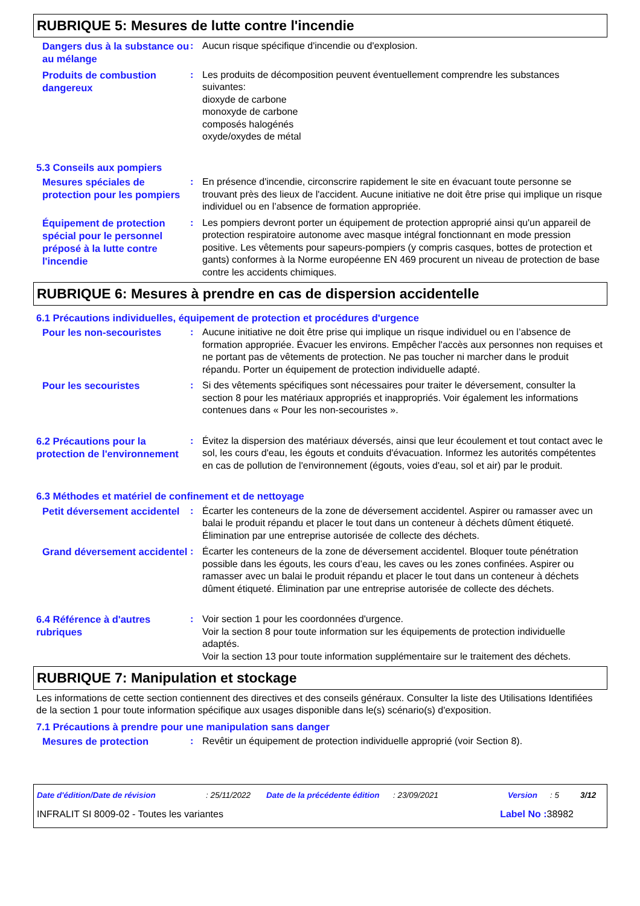RUBRIQUE 5: Mesures de lutte contre l'incendie
Dangers dus à la substance ou au mélange
: Aucun risque spécifique d'incendie ou d'explosion.
Produits de combustion dangereux
: Les produits de décomposition peuvent éventuellement comprendre les substances suivantes:
dioxyde de carbone
monoxyde de carbone
composés halogénés
oxyde/oxydes de métal
5.3 Conseils aux pompiers
Mesures spéciales de protection pour les pompiers
: En présence d'incendie, circonscrire rapidement le site en évacuant toute personne se trouvant près des lieux de l'accident. Aucune initiative ne doit être prise qui implique un risque individuel ou en l’absence de formation appropriée.
Équipement de protection spécial pour le personnel préposé à la lutte contre l'incendie
: Les pompiers devront porter un équipement de protection approprié ainsi qu'un appareil de protection respiratoire autonome avec masque intégral fonctionnant en mode pression positive. Les vêtements pour sapeurs-pompiers (y compris casques, bottes de protection et gants) conformes à la Norme européenne EN 469 procurent un niveau de protection de base contre les accidents chimiques.
RUBRIQUE 6: Mesures à prendre en cas de dispersion accidentelle
6.1 Précautions individuelles, équipement de protection et procédures d'urgence
Pour les non-secouristes
: Aucune initiative ne doit être prise qui implique un risque individuel ou en l’absence de formation appropriée. Évacuer les environs. Empêcher l'accès aux personnes non requises et ne portant pas de vêtements de protection. Ne pas toucher ni marcher dans le produit répandu. Porter un équipement de protection individuelle adapté.
Pour les secouristes
: Si des vêtements spécifiques sont nécessaires pour traiter le déversement, consulter la section 8 pour les matériaux appropriés et inappropriés. Voir également les informations contenues dans « Pour les non-secouristes ».
6.2 Précautions pour la protection de l'environnement
: Évitez la dispersion des matériaux déversés, ainsi que leur écoulement et tout contact avec le sol, les cours d'eau, les égouts et conduits d'évacuation. Informez les autorités compétentes en cas de pollution de l'environnement (égouts, voies d'eau, sol et air) par le produit.
6.3 Méthodes et matériel de confinement et de nettoyage
Petit déversement accidentel
: Écarter les conteneurs de la zone de déversement accidentel. Aspirer ou ramasser avec un balai le produit répandu et placer le tout dans un conteneur à déchets dûment étiqueté. Élimination par une entreprise autorisée de collecte des déchets.
Grand déversement accidentel
: Écarter les conteneurs de la zone de déversement accidentel. Bloquer toute pénétration possible dans les égouts, les cours d’eau, les caves ou les zones confinées. Aspirer ou ramasser avec un balai le produit répandu et placer le tout dans un conteneur à déchets dûment étiqueté. Élimination par une entreprise autorisée de collecte des déchets.
6.4 Référence à d'autres rubriques
: Voir section 1 pour les coordonnées d'urgence.
Voir la section 8 pour toute information sur les équipements de protection individuelle adaptés.
Voir la section 13 pour toute information supplémentaire sur le traitement des déchets.
RUBRIQUE 7: Manipulation et stockage
Les informations de cette section contiennent des directives et des conseils généraux. Consulter la liste des Utilisations Identifiées de la section 1 pour toute information spécifique aux usages disponible dans le(s) scénario(s) d'exposition.
7.1 Précautions à prendre pour une manipulation sans danger
Mesures de protection
: Revêtir un équipement de protection individuelle approprié (voir Section 8).
Date d'édition/Date de révision : 25/11/2022 Date de la précédente édition : 23/09/2021 Version : 5 3/12
INFRALIT SI 8009-02 - Toutes les variantes Label No : 38982